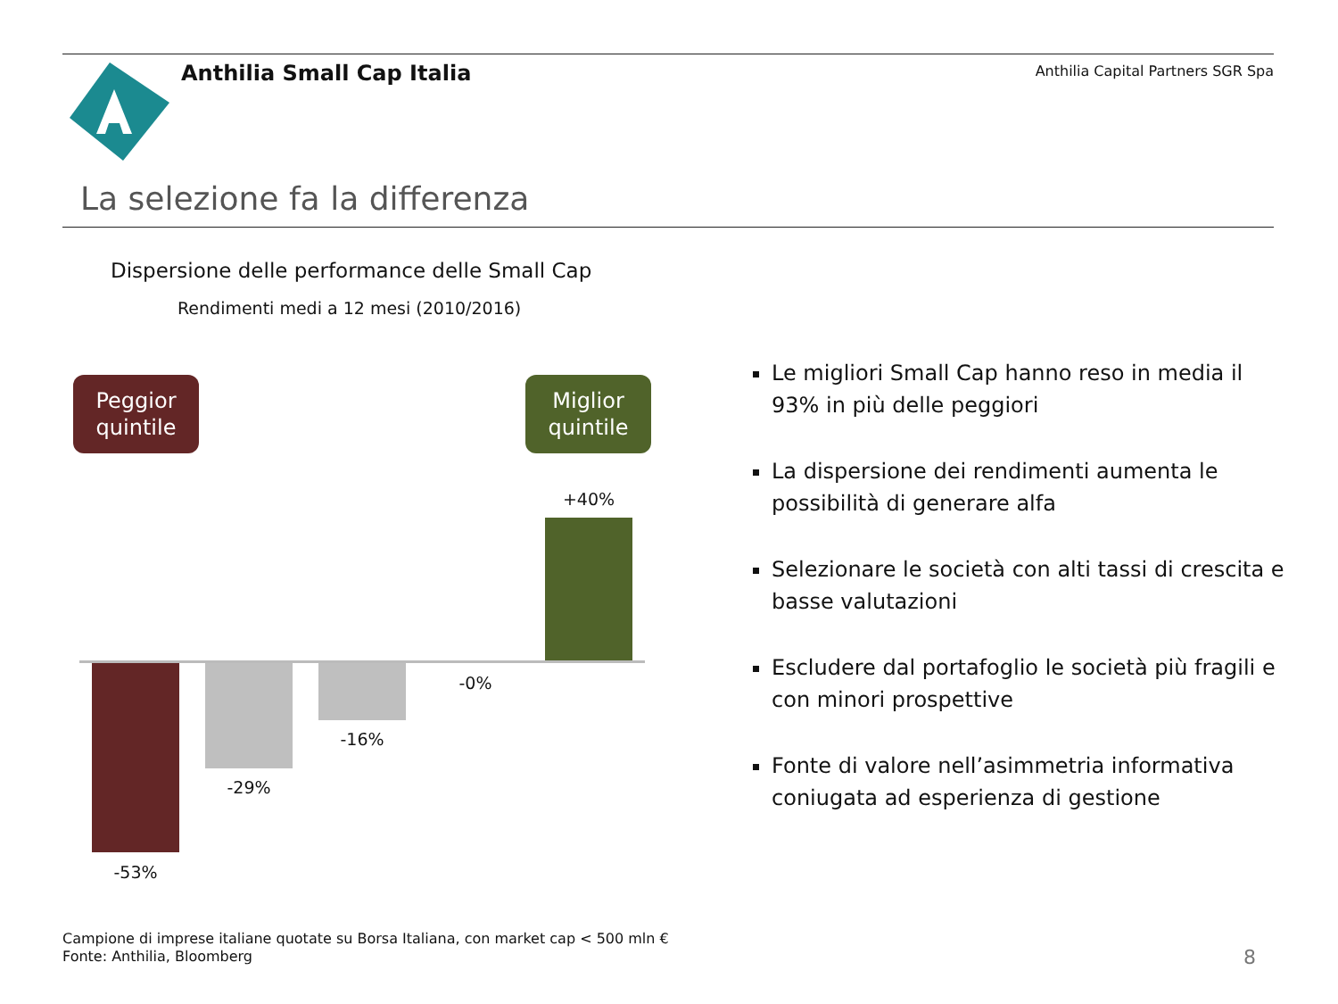Anthilia Small Cap Italia
Anthilia Capital Partners SGR Spa
La selezione fa la differenza
Dispersione delle performance delle Small Cap
Rendimenti medi a 12 mesi (2010/2016)
Peggior
quintile
Miglior
quintile
+40%
-0%
-16%
-29%
-53%
Le migliori Small Cap hanno reso in media il 93% in più delle peggiori
La dispersione dei rendimenti aumenta le possibilità di generare alfa
Selezionare le società con alti tassi di crescita e basse valutazioni
Escludere dal portafoglio le società più fragili e con minori prospettive
Fonte di valore nell’asimmetria informativa coniugata ad esperienza di gestione
Campione di imprese italiane quotate su Borsa Italiana, con market cap < 500 mln €
Fonte: Anthilia, Bloomberg
8